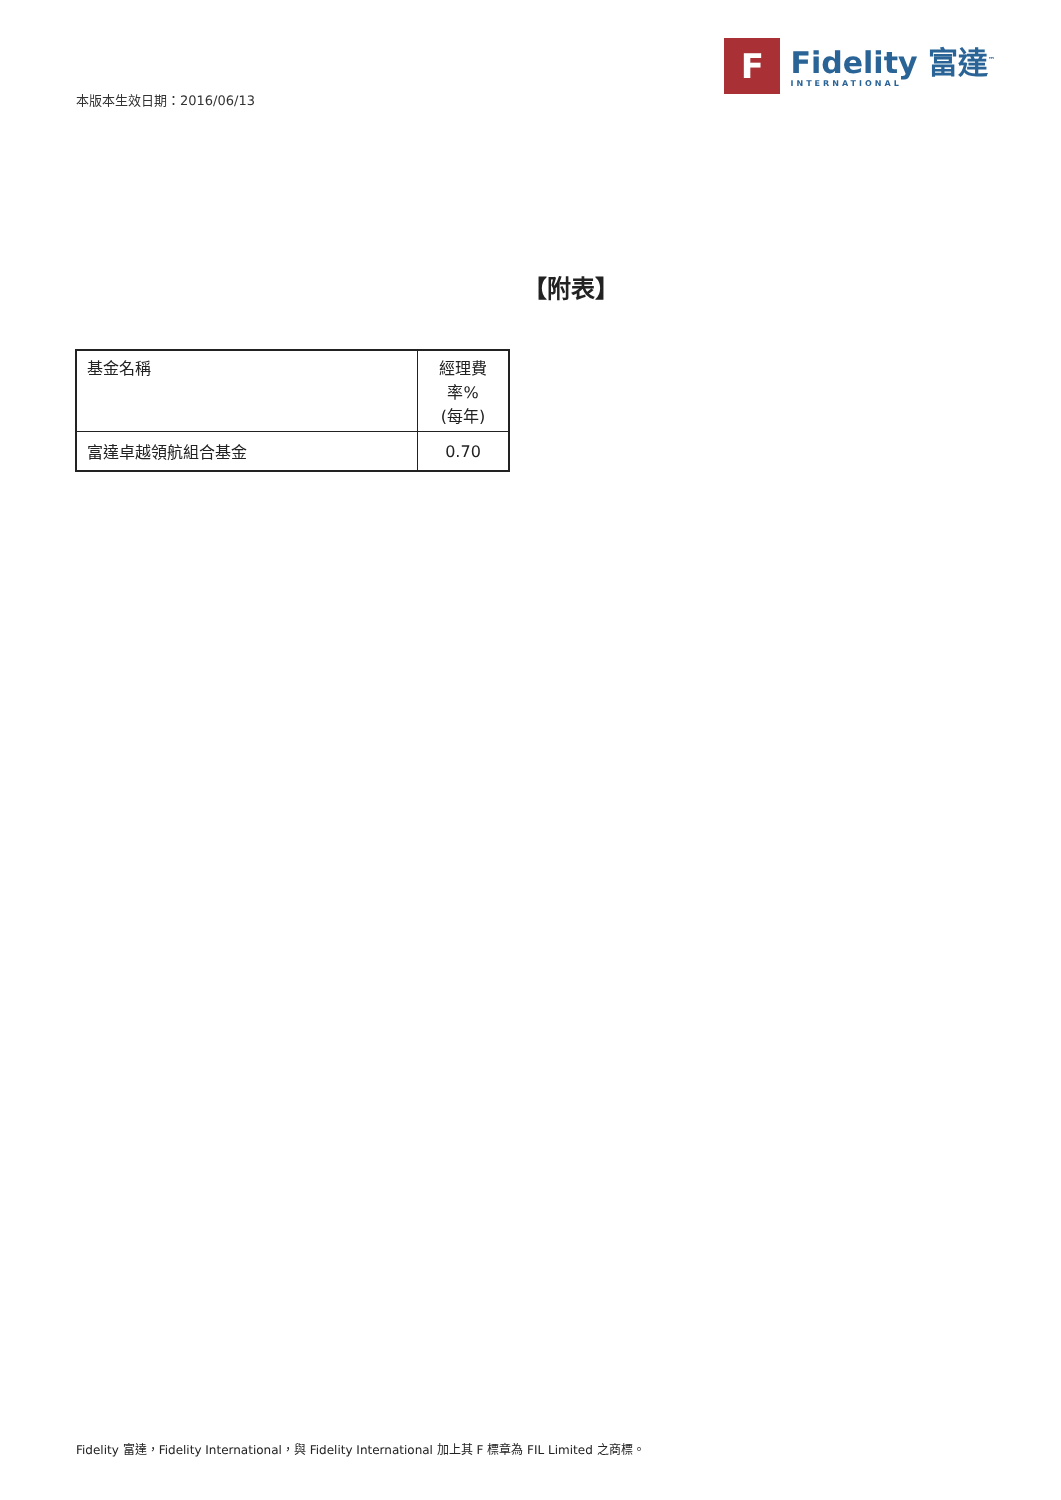本版本生效日期：2016/06/13
F
Fidelity 富達<sup>™</sup>
INTERNATIONAL
【附表】
| 基金名稱 | 經理費率% (每年) |
| --- | --- |
| 富達卓越領航組合基金 | 0.70 |
Fidelity 富達，Fidelity International，與 Fidelity International 加上其 F 標章為 FIL Limited 之商標。